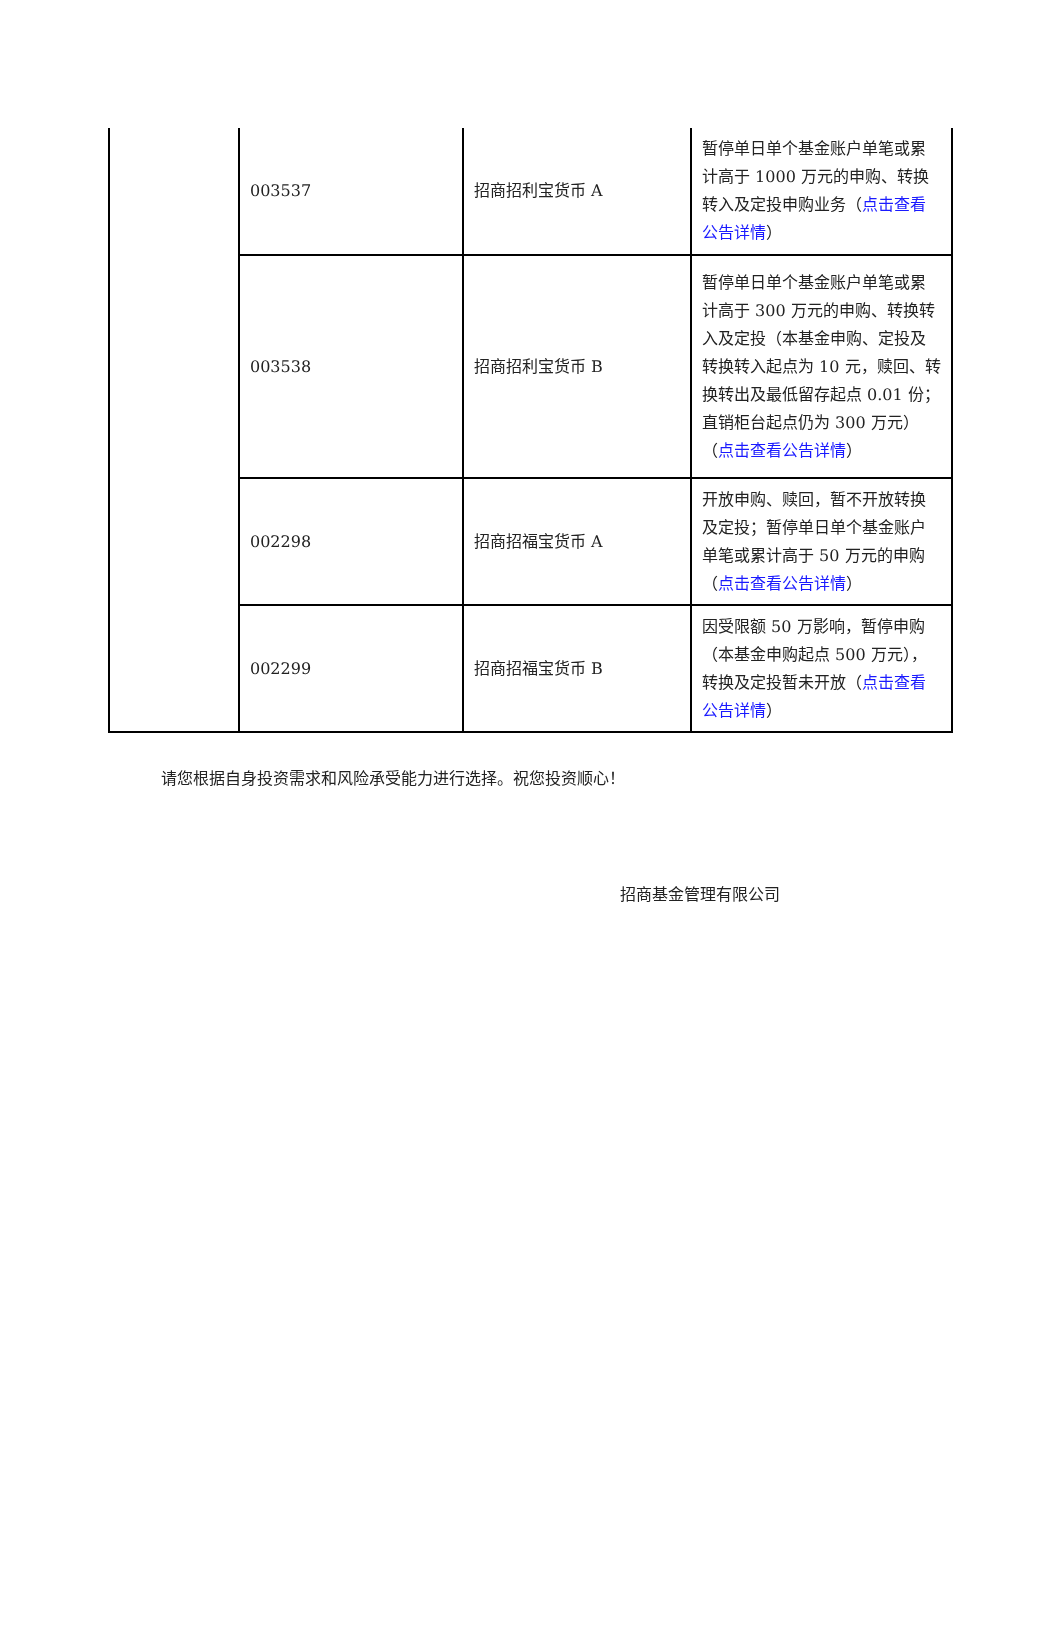| | 003537 | 招商招利宝货币 A | 暂停单日单个基金账户单笔或累计高于 1000 万元的申购、转换转入及定投申购业务（ 点击查看公告详情 ） |
| | 003538 | 招商招利宝货币 B | 暂停单日单个基金账户单笔或累计高于 300 万元的申购、转换转入及定投（本基金申购、定投及转换转入起点为 10 元，赎回、转换转出及最低留存起点 0.01 份；直销柜台起点仍为 300 万元）（ 点击查看公告详情 ） |
| | 002298 | 招商招福宝货币 A | 开放申购、赎回，暂不开放转换及定投；暂停单日单个基金账户单笔或累计高于 50 万元的申购（ 点击查看公告详情 ） |
| | 002299 | 招商招福宝货币 B | 因受限额 50 万影响，暂停申购（本基金申购起点 500 万元），转换及定投暂未开放（ 点击查看公告详情 ） |
请您根据自身投资需求和风险承受能力进行选择。祝您投资顺心！
招商基金管理有限公司